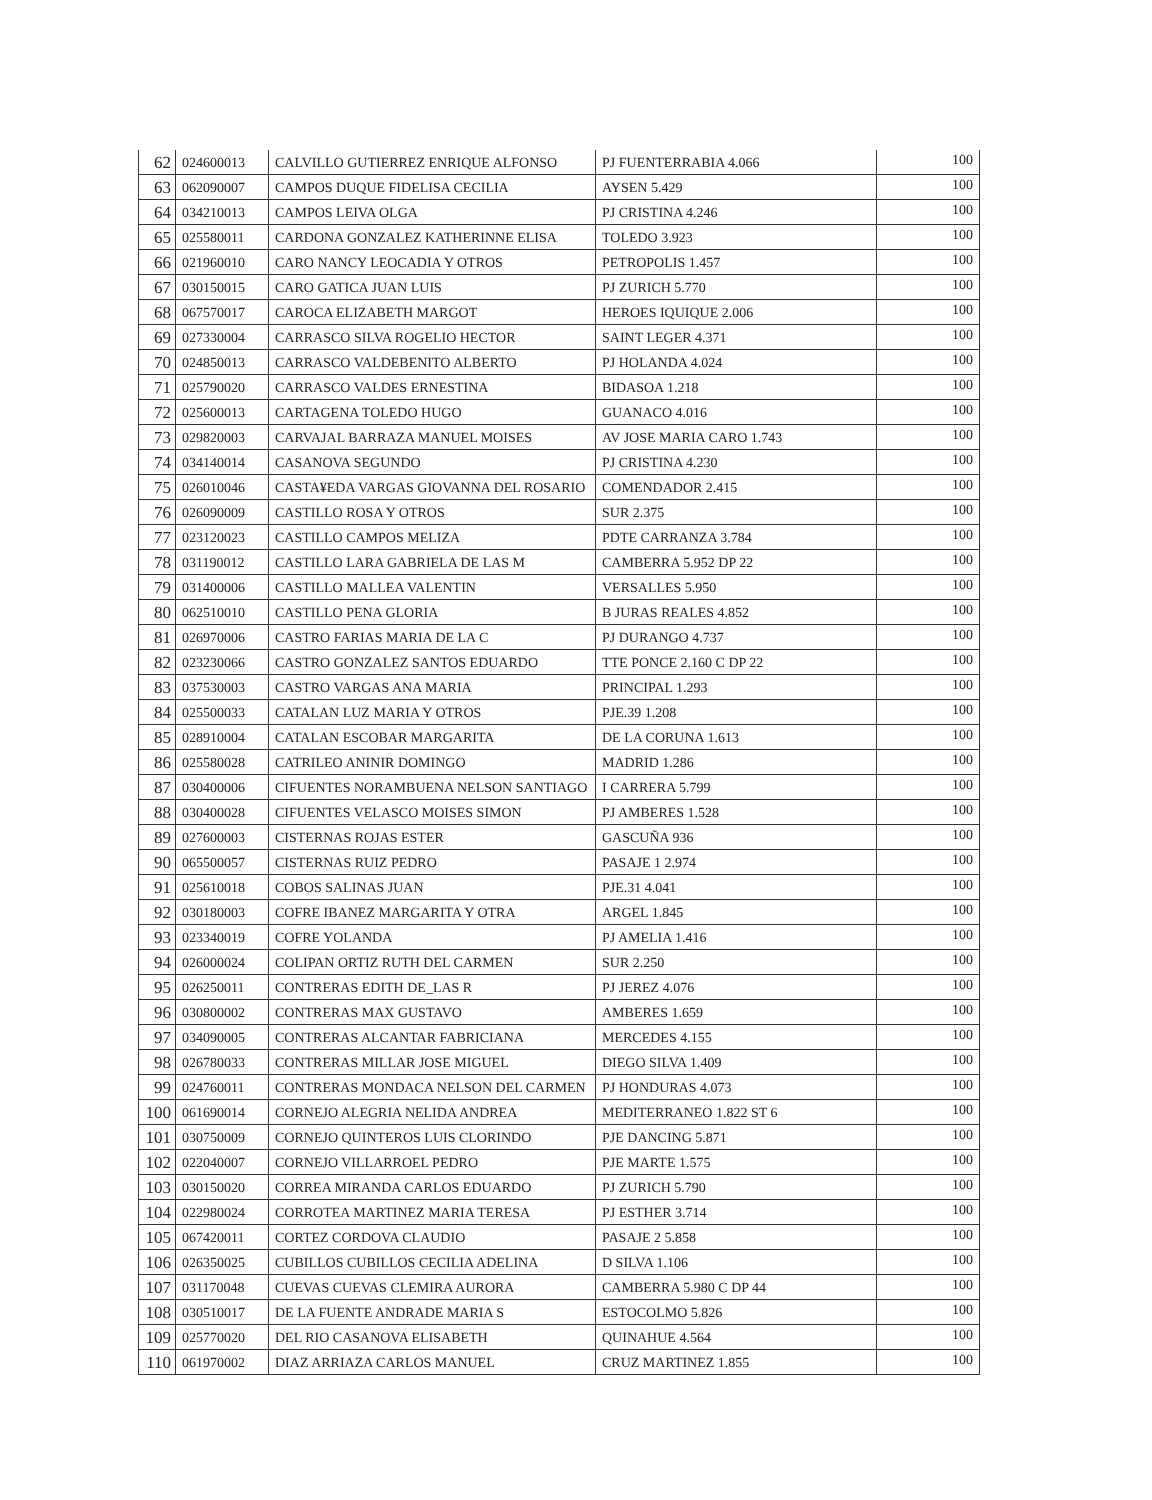| 62 | 024600013 | CALVILLO GUTIERREZ ENRIQUE ALFONSO | PJ FUENTERRABIA 4.066 | 100 |
| 63 | 062090007 | CAMPOS DUQUE FIDELISA CECILIA | AYSEN 5.429 | 100 |
| 64 | 034210013 | CAMPOS LEIVA OLGA | PJ CRISTINA 4.246 | 100 |
| 65 | 025580011 | CARDONA GONZALEZ KATHERINNE ELISA | TOLEDO 3.923 | 100 |
| 66 | 021960010 | CARO NANCY LEOCADIA Y OTROS | PETROPOLIS 1.457 | 100 |
| 67 | 030150015 | CARO GATICA JUAN LUIS | PJ ZURICH 5.770 | 100 |
| 68 | 067570017 | CAROCA ELIZABETH MARGOT | HEROES IQUIQUE 2.006 | 100 |
| 69 | 027330004 | CARRASCO SILVA ROGELIO HECTOR | SAINT LEGER 4.371 | 100 |
| 70 | 024850013 | CARRASCO VALDEBENITO ALBERTO | PJ HOLANDA 4.024 | 100 |
| 71 | 025790020 | CARRASCO VALDES ERNESTINA | BIDASOA 1.218 | 100 |
| 72 | 025600013 | CARTAGENA TOLEDO HUGO | GUANACO 4.016 | 100 |
| 73 | 029820003 | CARVAJAL BARRAZA MANUEL MOISES | AV JOSE MARIA CARO 1.743 | 100 |
| 74 | 034140014 | CASANOVA SEGUNDO | PJ CRISTINA 4.230 | 100 |
| 75 | 026010046 | CASTA¥EDA VARGAS GIOVANNA DEL ROSARIO | COMENDADOR 2.415 | 100 |
| 76 | 026090009 | CASTILLO ROSA Y OTROS | SUR 2.375 | 100 |
| 77 | 023120023 | CASTILLO CAMPOS MELIZA | PDTE CARRANZA 3.784 | 100 |
| 78 | 031190012 | CASTILLO LARA GABRIELA DE LAS M | CAMBERRA 5.952 DP 22 | 100 |
| 79 | 031400006 | CASTILLO MALLEA VALENTIN | VERSALLES 5.950 | 100 |
| 80 | 062510010 | CASTILLO PENA GLORIA | B JURAS REALES 4.852 | 100 |
| 81 | 026970006 | CASTRO FARIAS MARIA DE LA C | PJ DURANGO 4.737 | 100 |
| 82 | 023230066 | CASTRO GONZALEZ SANTOS EDUARDO | TTE PONCE 2.160 C DP 22 | 100 |
| 83 | 037530003 | CASTRO VARGAS ANA MARIA | PRINCIPAL 1.293 | 100 |
| 84 | 025500033 | CATALAN LUZ MARIA Y OTROS | PJE.39 1.208 | 100 |
| 85 | 028910004 | CATALAN ESCOBAR MARGARITA | DE LA CORUNA 1.613 | 100 |
| 86 | 025580028 | CATRILEO ANINIR DOMINGO | MADRID 1.286 | 100 |
| 87 | 030400006 | CIFUENTES NORAMBUENA NELSON SANTIAGO | I CARRERA 5.799 | 100 |
| 88 | 030400028 | CIFUENTES VELASCO MOISES SIMON | PJ AMBERES 1.528 | 100 |
| 89 | 027600003 | CISTERNAS ROJAS ESTER | GASCUÑA 936 | 100 |
| 90 | 065500057 | CISTERNAS RUIZ PEDRO | PASAJE 1 2.974 | 100 |
| 91 | 025610018 | COBOS SALINAS JUAN | PJE.31 4.041 | 100 |
| 92 | 030180003 | COFRE IBANEZ MARGARITA Y OTRA | ARGEL 1.845 | 100 |
| 93 | 023340019 | COFRE YOLANDA | PJ AMELIA 1.416 | 100 |
| 94 | 026000024 | COLIPAN ORTIZ RUTH DEL CARMEN | SUR 2.250 | 100 |
| 95 | 026250011 | CONTRERAS EDITH DE_LAS R | PJ JEREZ 4.076 | 100 |
| 96 | 030800002 | CONTRERAS MAX GUSTAVO | AMBERES 1.659 | 100 |
| 97 | 034090005 | CONTRERAS ALCANTAR FABRICIANA | MERCEDES 4.155 | 100 |
| 98 | 026780033 | CONTRERAS MILLAR JOSE MIGUEL | DIEGO SILVA 1.409 | 100 |
| 99 | 024760011 | CONTRERAS MONDACA NELSON DEL CARMEN | PJ HONDURAS 4.073 | 100 |
| 100 | 061690014 | CORNEJO ALEGRIA NELIDA ANDREA | MEDITERRANEO 1.822 ST 6 | 100 |
| 101 | 030750009 | CORNEJO QUINTEROS LUIS CLORINDO | PJE DANCING 5.871 | 100 |
| 102 | 022040007 | CORNEJO VILLARROEL PEDRO | PJE MARTE 1.575 | 100 |
| 103 | 030150020 | CORREA MIRANDA CARLOS EDUARDO | PJ ZURICH 5.790 | 100 |
| 104 | 022980024 | CORROTEA MARTINEZ MARIA TERESA | PJ ESTHER 3.714 | 100 |
| 105 | 067420011 | CORTEZ CORDOVA CLAUDIO | PASAJE 2 5.858 | 100 |
| 106 | 026350025 | CUBILLOS CUBILLOS CECILIA ADELINA | D SILVA 1.106 | 100 |
| 107 | 031170048 | CUEVAS CUEVAS CLEMIRA AURORA | CAMBERRA 5.980 C DP 44 | 100 |
| 108 | 030510017 | DE LA FUENTE ANDRADE MARIA S | ESTOCOLMO 5.826 | 100 |
| 109 | 025770020 | DEL RIO CASANOVA ELISABETH | QUINAHUE 4.564 | 100 |
| 110 | 061970002 | DIAZ ARRIAZA CARLOS MANUEL | CRUZ MARTINEZ 1.855 | 100 |